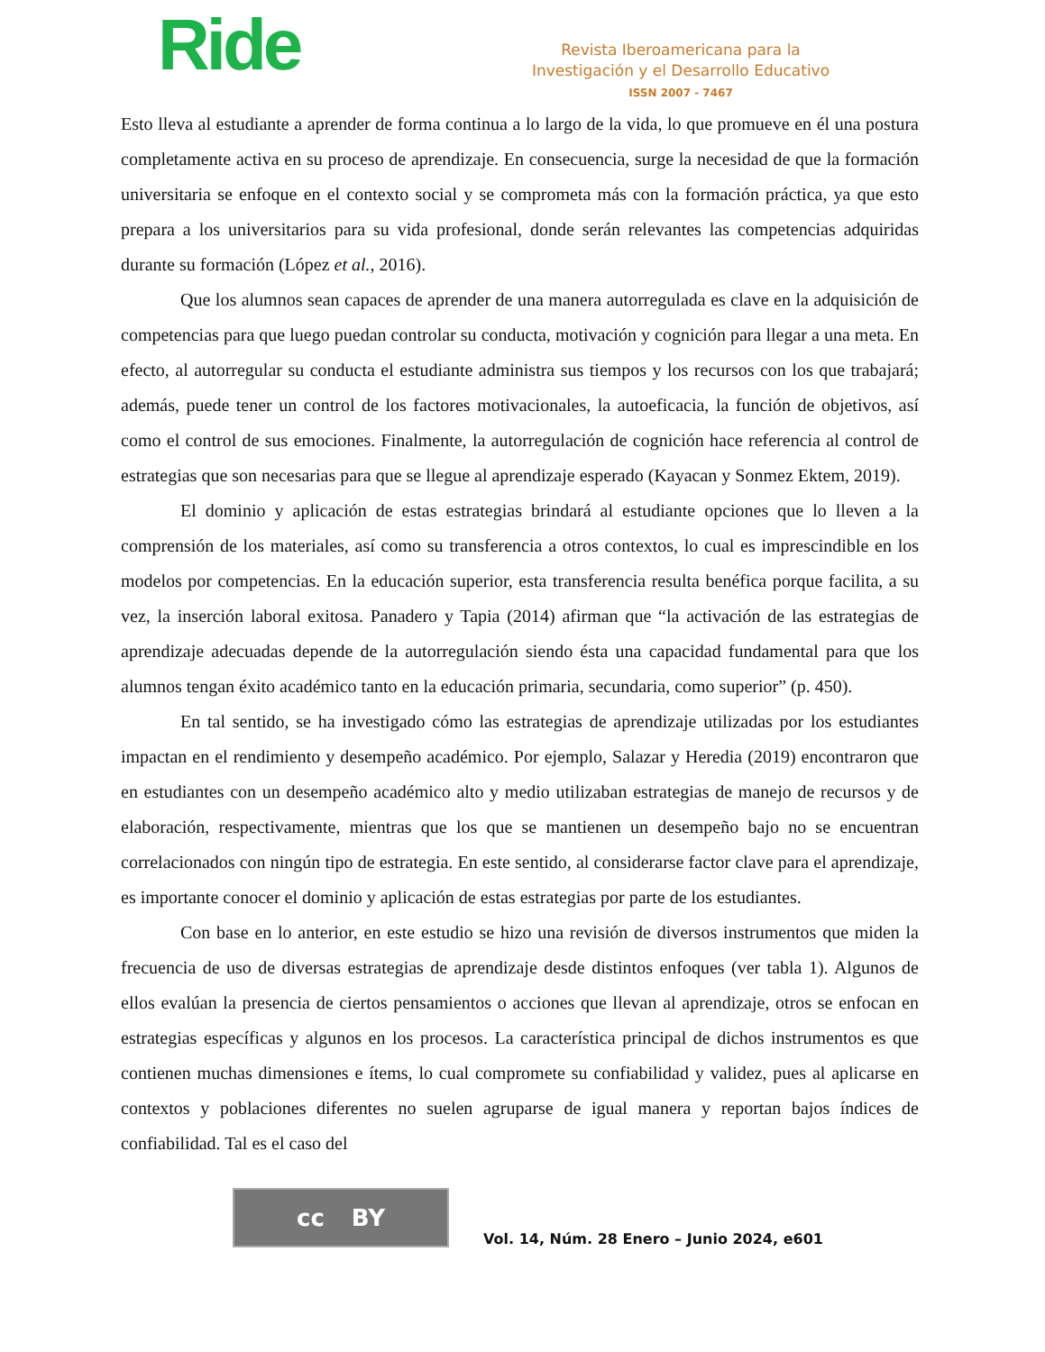Ride
Revista Iberoamericana para la
Investigación y el Desarrollo Educativo
ISSN 2007 - 7467
Esto lleva al estudiante a aprender de forma continua a lo largo de la vida, lo que promueve en él una postura completamente activa en su proceso de aprendizaje. En consecuencia, surge la necesidad de que la formación universitaria se enfoque en el contexto social y se comprometa más con la formación práctica, ya que esto prepara a los universitarios para su vida profesional, donde serán relevantes las competencias adquiridas durante su formación (López et al., 2016).
Que los alumnos sean capaces de aprender de una manera autorregulada es clave en la adquisición de competencias para que luego puedan controlar su conducta, motivación y cognición para llegar a una meta. En efecto, al autorregular su conducta el estudiante administra sus tiempos y los recursos con los que trabajará; además, puede tener un control de los factores motivacionales, la autoeficacia, la función de objetivos, así como el control de sus emociones. Finalmente, la autorregulación de cognición hace referencia al control de estrategias que son necesarias para que se llegue al aprendizaje esperado (Kayacan y Sonmez Ektem, 2019).
El dominio y aplicación de estas estrategias brindará al estudiante opciones que lo lleven a la comprensión de los materiales, así como su transferencia a otros contextos, lo cual es imprescindible en los modelos por competencias. En la educación superior, esta transferencia resulta benéfica porque facilita, a su vez, la inserción laboral exitosa. Panadero y Tapia (2014) afirman que “la activación de las estrategias de aprendizaje adecuadas depende de la autorregulación siendo ésta una capacidad fundamental para que los alumnos tengan éxito académico tanto en la educación primaria, secundaria, como superior” (p. 450).
En tal sentido, se ha investigado cómo las estrategias de aprendizaje utilizadas por los estudiantes impactan en el rendimiento y desempeño académico. Por ejemplo, Salazar y Heredia (2019) encontraron que en estudiantes con un desempeño académico alto y medio utilizaban estrategias de manejo de recursos y de elaboración, respectivamente, mientras que los que se mantienen un desempeño bajo no se encuentran correlacionados con ningún tipo de estrategia. En este sentido, al considerarse factor clave para el aprendizaje, es importante conocer el dominio y aplicación de estas estrategias por parte de los estudiantes.
Con base en lo anterior, en este estudio se hizo una revisión de diversos instrumentos que miden la frecuencia de uso de diversas estrategias de aprendizaje desde distintos enfoques (ver tabla 1). Algunos de ellos evalúan la presencia de ciertos pensamientos o acciones que llevan al aprendizaje, otros se enfocan en estrategias específicas y algunos en los procesos. La característica principal de dichos instrumentos es que contienen muchas dimensiones e ítems, lo cual compromete su confiabilidad y validez, pues al aplicarse en contextos y poblaciones diferentes no suelen agruparse de igual manera y reportan bajos índices de confiabilidad. Tal es el caso del
cc BY
Vol. 14, Núm. 28 Enero – Junio 2024, e601